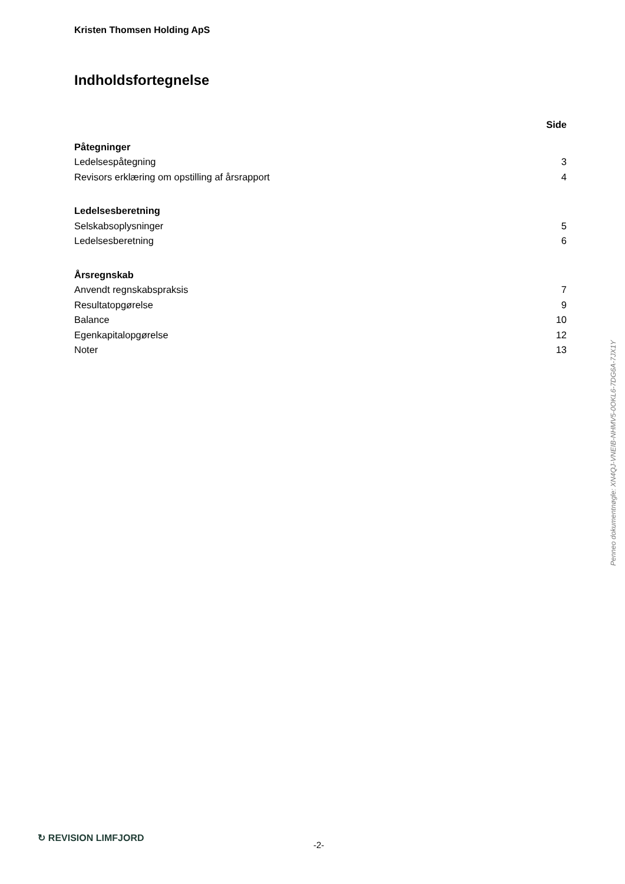Kristen Thomsen Holding ApS
Indholdsfortegnelse
Side
Påtegninger
Ledelsespåtegning 3
Revisors erklæring om opstilling af årsrapport 4
Ledelsesberetning
Selskabsoplysninger 5
Ledelsesberetning 6
Årsregnskab
Anvendt regnskabspraksis 7
Resultatopgørelse 9
Balance 10
Egenkapitalopgørelse 12
Noter 13
Penneo dokumentnøgle: XN4QJ-VNEIB-NHMV5-0OKL6-7DG6A-7JX1Y
↻ REVISION LIMFJORD
-2-